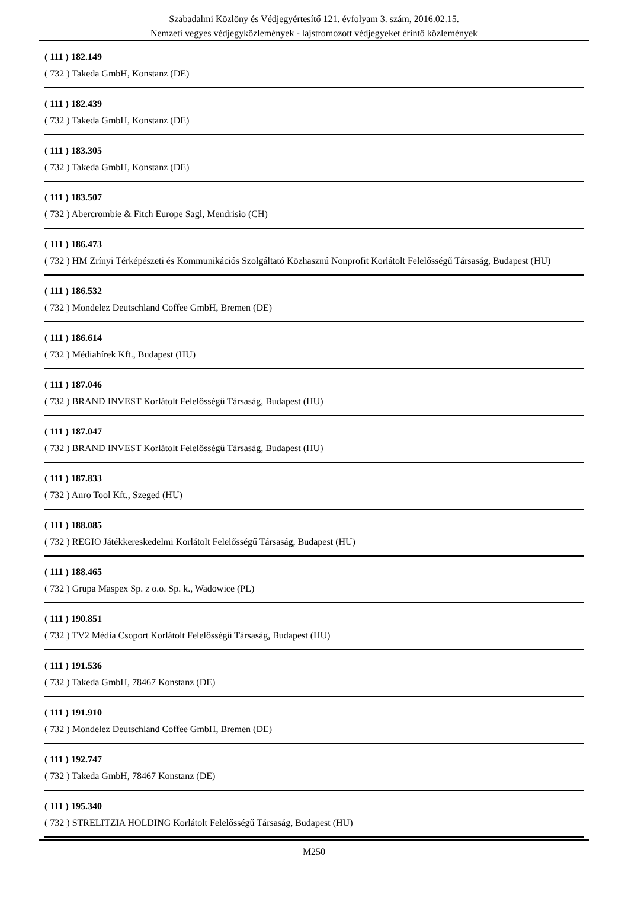Szabadalmi Közlöny és Védjegyértesítő 121. évfolyam 3. szám, 2016.02.15.
Nemzeti vegyes védjegyközlemények - lajstromozott védjegyeket érintő közlemények
( 111 ) 182.149
( 732 ) Takeda GmbH, Konstanz (DE)
( 111 ) 182.439
( 732 ) Takeda GmbH, Konstanz (DE)
( 111 ) 183.305
( 732 ) Takeda GmbH, Konstanz (DE)
( 111 ) 183.507
( 732 ) Abercrombie & Fitch Europe Sagl, Mendrisio (CH)
( 111 ) 186.473
( 732 ) HM Zrínyi Térképészeti és Kommunikációs Szolgáltató Közhasznú Nonprofit Korlátolt Felelősségű Társaság, Budapest (HU)
( 111 ) 186.532
( 732 ) Mondelez Deutschland Coffee GmbH, Bremen (DE)
( 111 ) 186.614
( 732 ) Médiahírek Kft., Budapest (HU)
( 111 ) 187.046
( 732 ) BRAND INVEST Korlátolt Felelősségű Társaság, Budapest (HU)
( 111 ) 187.047
( 732 ) BRAND INVEST Korlátolt Felelősségű Társaság, Budapest (HU)
( 111 ) 187.833
( 732 ) Anro Tool Kft., Szeged (HU)
( 111 ) 188.085
( 732 ) REGIO Játékkereskedelmi Korlátolt Felelősségű Társaság, Budapest (HU)
( 111 ) 188.465
( 732 ) Grupa Maspex Sp. z o.o. Sp. k., Wadowice (PL)
( 111 ) 190.851
( 732 ) TV2 Média Csoport Korlátolt Felelősségű Társaság, Budapest (HU)
( 111 ) 191.536
( 732 ) Takeda GmbH, 78467 Konstanz (DE)
( 111 ) 191.910
( 732 ) Mondelez Deutschland Coffee GmbH, Bremen (DE)
( 111 ) 192.747
( 732 ) Takeda GmbH, 78467 Konstanz (DE)
( 111 ) 195.340
( 732 ) STRELITZIA HOLDING Korlátolt Felelősségű Társaság, Budapest (HU)
M250